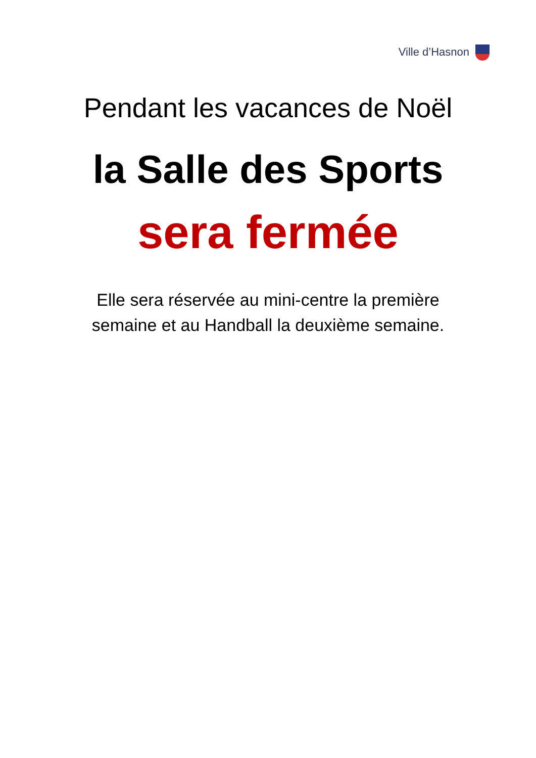Ville d’Hasnon
Pendant les vacances de Noël
la Salle des Sports
sera fermée
Elle sera réservée au mini-centre la première
semaine et au Handball la deuxième semaine.